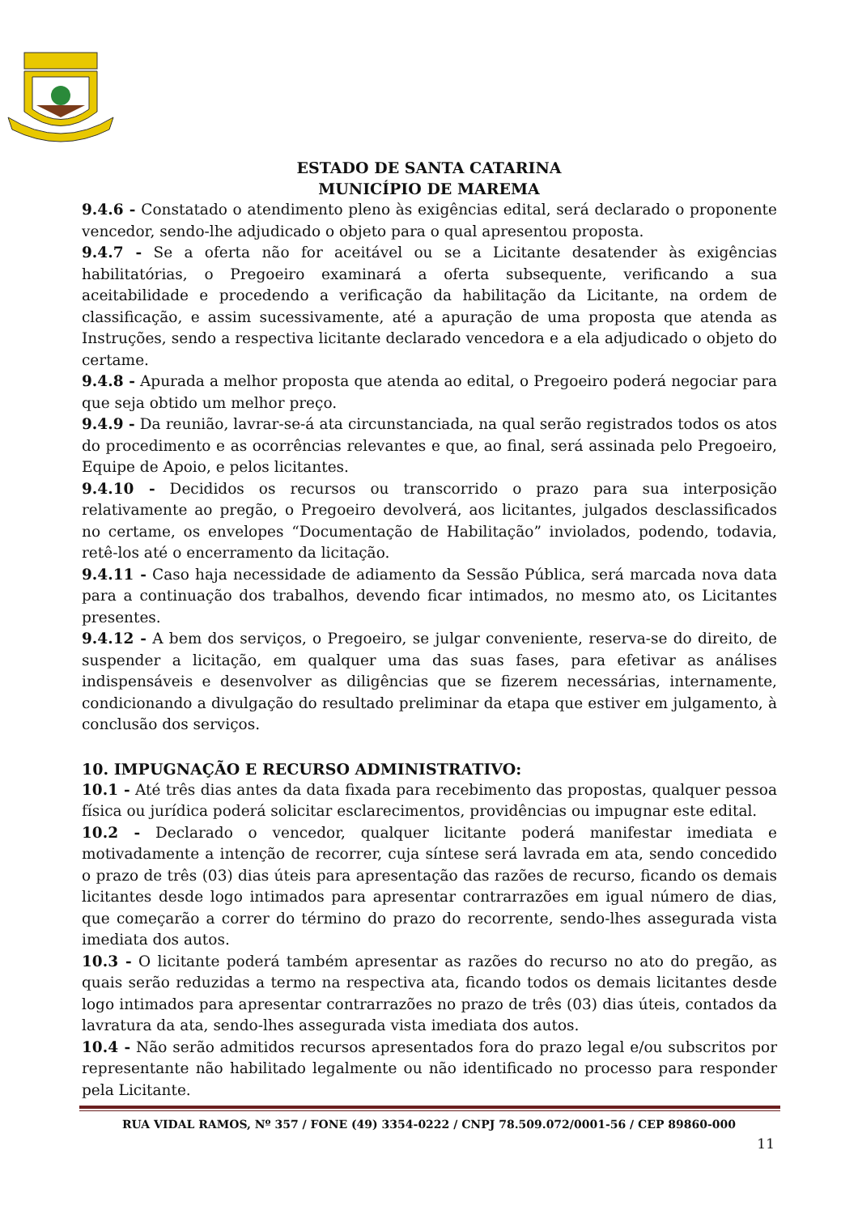ESTADO DE SANTA CATARINA
MUNICÍPIO DE MAREMA
9.4.6 - Constatado o atendimento pleno às exigências edital, será declarado o proponente vencedor, sendo-lhe adjudicado o objeto para o qual apresentou proposta.
9.4.7 - Se a oferta não for aceitável ou se a Licitante desatender às exigências habilitatórias, o Pregoeiro examinará a oferta subsequente, verificando a sua aceitabilidade e procedendo a verificação da habilitação da Licitante, na ordem de classificação, e assim sucessivamente, até a apuração de uma proposta que atenda as Instruções, sendo a respectiva licitante declarado vencedora e a ela adjudicado o objeto do certame.
9.4.8 - Apurada a melhor proposta que atenda ao edital, o Pregoeiro poderá negociar para que seja obtido um melhor preço.
9.4.9 - Da reunião, lavrar-se-á ata circunstanciada, na qual serão registrados todos os atos do procedimento e as ocorrências relevantes e que, ao final, será assinada pelo Pregoeiro, Equipe de Apoio, e pelos licitantes.
9.4.10 - Decididos os recursos ou transcorrido o prazo para sua interposição relativamente ao pregão, o Pregoeiro devolverá, aos licitantes, julgados desclassificados no certame, os envelopes “Documentação de Habilitação” inviolados, podendo, todavia, retê-los até o encerramento da licitação.
9.4.11 - Caso haja necessidade de adiamento da Sessão Pública, será marcada nova data para a continuação dos trabalhos, devendo ficar intimados, no mesmo ato, os Licitantes presentes.
9.4.12 - A bem dos serviços, o Pregoeiro, se julgar conveniente, reserva-se do direito, de suspender a licitação, em qualquer uma das suas fases, para efetivar as análises indispensáveis e desenvolver as diligências que se fizerem necessárias, internamente, condicionando a divulgação do resultado preliminar da etapa que estiver em julgamento, à conclusão dos serviços.
10. IMPUGNAÇÃO E RECURSO ADMINISTRATIVO:
10.1 - Até três dias antes da data fixada para recebimento das propostas, qualquer pessoa física ou jurídica poderá solicitar esclarecimentos, providências ou impugnar este edital.
10.2 - Declarado o vencedor, qualquer licitante poderá manifestar imediata e motivadamente a intenção de recorrer, cuja síntese será lavrada em ata, sendo concedido o prazo de três (03) dias úteis para apresentação das razões de recurso, ficando os demais licitantes desde logo intimados para apresentar contrarrazões em igual número de dias, que começarão a correr do término do prazo do recorrente, sendo-lhes assegurada vista imediata dos autos.
10.3 - O licitante poderá também apresentar as razões do recurso no ato do pregão, as quais serão reduzidas a termo na respectiva ata, ficando todos os demais licitantes desde logo intimados para apresentar contrarrazões no prazo de três (03) dias úteis, contados da lavratura da ata, sendo-lhes assegurada vista imediata dos autos.
10.4 - Não serão admitidos recursos apresentados fora do prazo legal e/ou subscritos por representante não habilitado legalmente ou não identificado no processo para responder pela Licitante.
RUA VIDAL RAMOS, Nº 357 / FONE (49) 3354-0222 / CNPJ 78.509.072/0001-56 / CEP 89860-000
11